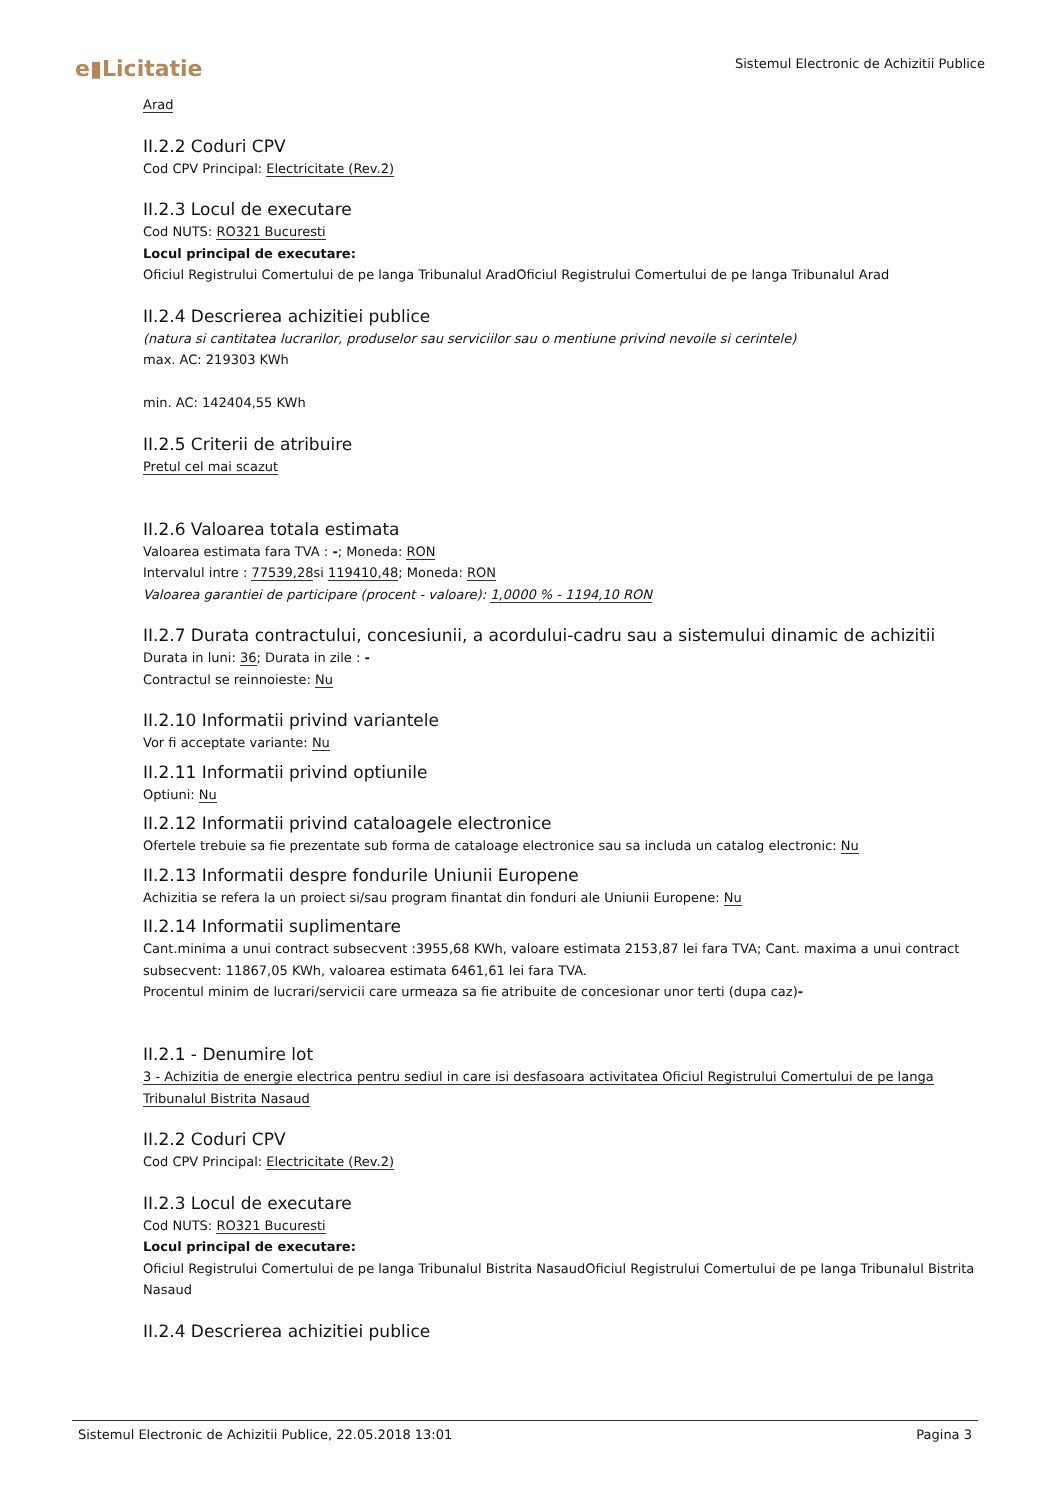e▮Licitatie
Sistemul Electronic de Achizitii Publice
Arad
II.2.2 Coduri CPV
Cod CPV Principal: Electricitate (Rev.2)
II.2.3 Locul de executare
Cod NUTS: RO321 Bucuresti
Locul principal de executare:
Oficiul Registrului Comertului de pe langa Tribunalul AradOficiul Registrului Comertului de pe langa Tribunalul Arad
II.2.4 Descrierea achizitiei publice
(natura si cantitatea lucrarilor, produselor sau serviciilor sau o mentiune privind nevoile si cerintele)
max. AC: 219303 KWh
min. AC: 142404,55 KWh
II.2.5 Criterii de atribuire
Pretul cel mai scazut
II.2.6 Valoarea totala estimata
Valoarea estimata fara TVA : -; Moneda: RON
Intervalul intre : 77539,28si 119410,48; Moneda: RON
Valoarea garantiei de participare (procent - valoare): 1,0000 % - 1194,10 RON
II.2.7 Durata contractului, concesiunii, a acordului-cadru sau a sistemului dinamic de achizitii
Durata in luni: 36; Durata in zile : -
Contractul se reinnoieste: Nu
II.2.10 Informatii privind variantele
Vor fi acceptate variante: Nu
II.2.11 Informatii privind optiunile
Optiuni: Nu
II.2.12 Informatii privind cataloagele electronice
Ofertele trebuie sa fie prezentate sub forma de cataloage electronice sau sa includa un catalog electronic: Nu
II.2.13 Informatii despre fondurile Uniunii Europene
Achizitia se refera la un proiect si/sau program finantat din fonduri ale Uniunii Europene: Nu
II.2.14 Informatii suplimentare
Cant.minima a unui contract subsecvent :3955,68 KWh, valoare estimata 2153,87 lei fara TVA; Cant. maxima a unui contract subsecvent: 11867,05 KWh, valoarea estimata 6461,61 lei fara TVA.
Procentul minim de lucrari/servicii care urmeaza sa fie atribuite de concesionar unor terti (dupa caz)-
II.2.1 - Denumire lot
3 - Achizitia de energie electrica pentru sediul in care isi desfasoara activitatea Oficiul Registrului Comertului de pe langa Tribunalul Bistrita Nasaud
II.2.2 Coduri CPV
Cod CPV Principal: Electricitate (Rev.2)
II.2.3 Locul de executare
Cod NUTS: RO321 Bucuresti
Locul principal de executare:
Oficiul Registrului Comertului de pe langa Tribunalul Bistrita NasaudOficiul Registrului Comertului de pe langa Tribunalul Bistrita Nasaud
II.2.4 Descrierea achizitiei publice
Sistemul Electronic de Achizitii Publice, 22.05.2018 13:01 Pagina 3